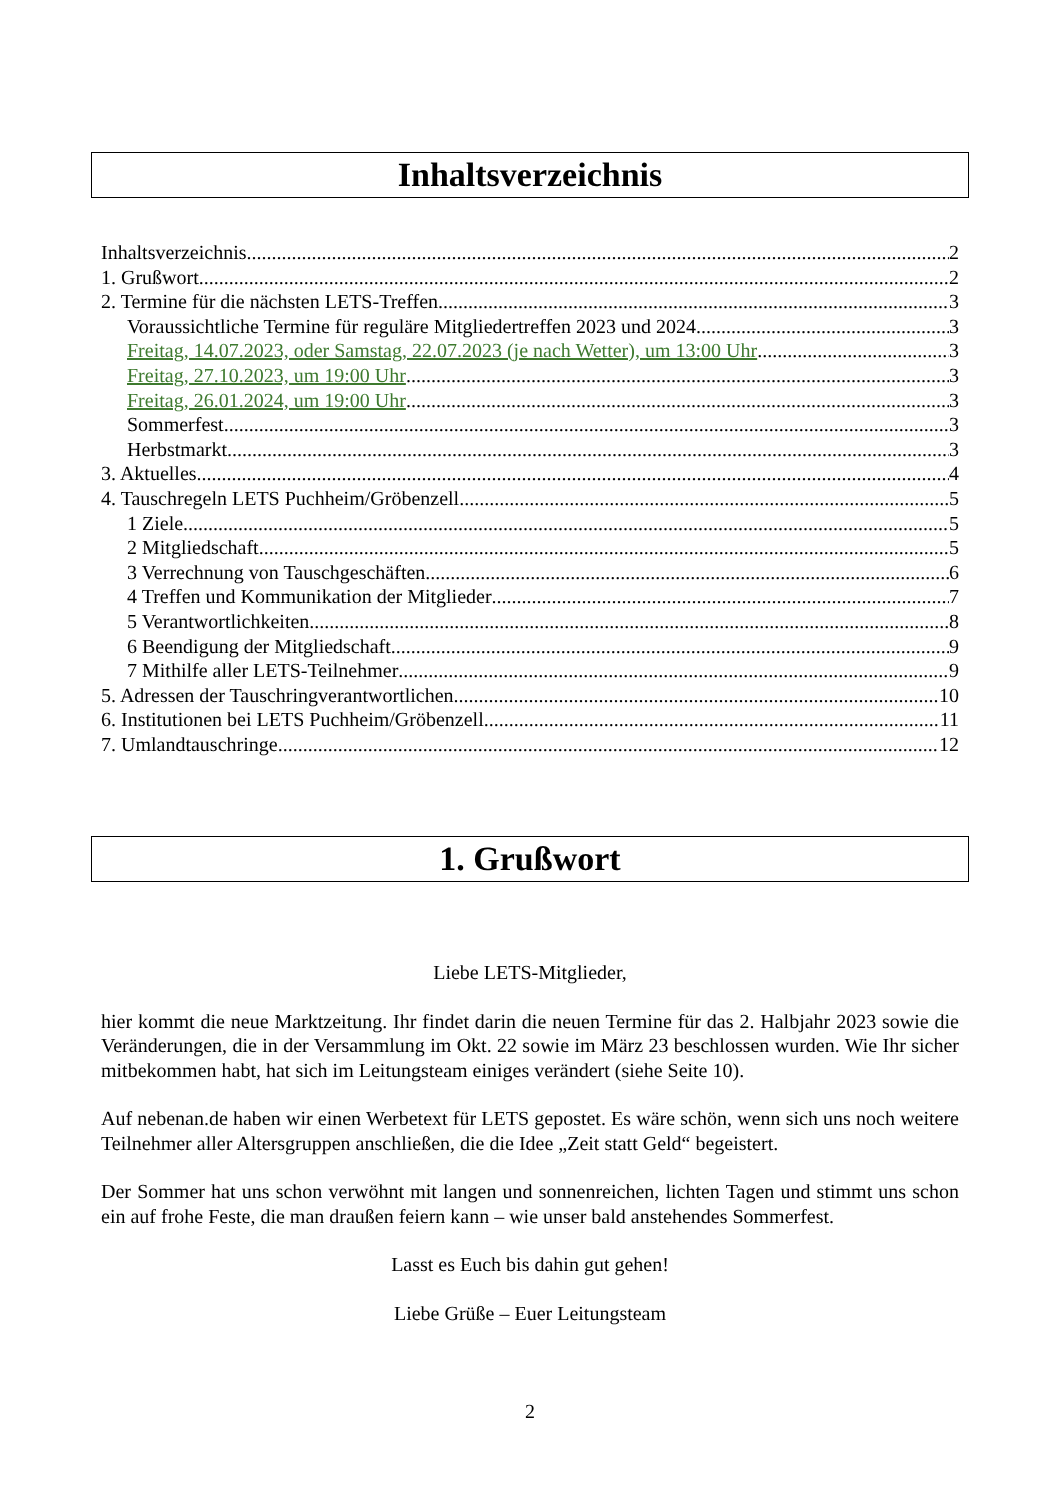Inhaltsverzeichnis
Inhaltsverzeichnis 2
1. Grußwort 2
2. Termine für die nächsten LETS-Treffen 3
Voraussichtliche Termine für reguläre Mitgliedertreffen 2023 und 2024 3
Freitag, 14.07.2023, oder Samstag, 22.07.2023 (je nach Wetter), um 13:00 Uhr 3
Freitag, 27.10.2023, um 19:00 Uhr 3
Freitag, 26.01.2024, um 19:00 Uhr 3
Sommerfest 3
Herbstmarkt 3
3. Aktuelles 4
4. Tauschregeln LETS Puchheim/Gröbenzell 5
1 Ziele 5
2 Mitgliedschaft 5
3 Verrechnung von Tauschgeschäften 6
4 Treffen und Kommunikation der Mitglieder 7
5 Verantwortlichkeiten 8
6 Beendigung der Mitgliedschaft 9
7 Mithilfe aller LETS-Teilnehmer 9
5. Adressen der Tauschringverantwortlichen 10
6. Institutionen bei LETS Puchheim/Gröbenzell 11
7. Umlandtauschringe 12
1. Grußwort
Liebe LETS-Mitglieder,
hier kommt die neue Marktzeitung. Ihr findet darin die neuen Termine für das 2. Halbjahr 2023 sowie die Veränderungen, die in der Versammlung im Okt. 22 sowie im März 23 beschlossen wurden. Wie Ihr sicher mitbekommen habt, hat sich im Leitungsteam einiges verändert (siehe Seite 10).
Auf nebenan.de haben wir einen Werbetext für LETS gepostet. Es wäre schön, wenn sich uns noch weitere Teilnehmer aller Altersgruppen anschließen, die die Idee „Zeit statt Geld“ begeistert.
Der Sommer hat uns schon verwöhnt mit langen und sonnenreichen, lichten Tagen und stimmt uns schon ein auf frohe Feste, die man draußen feiern kann – wie unser bald anstehendes Sommerfest.
Lasst es Euch bis dahin gut gehen!
Liebe Grüße – Euer Leitungsteam
2